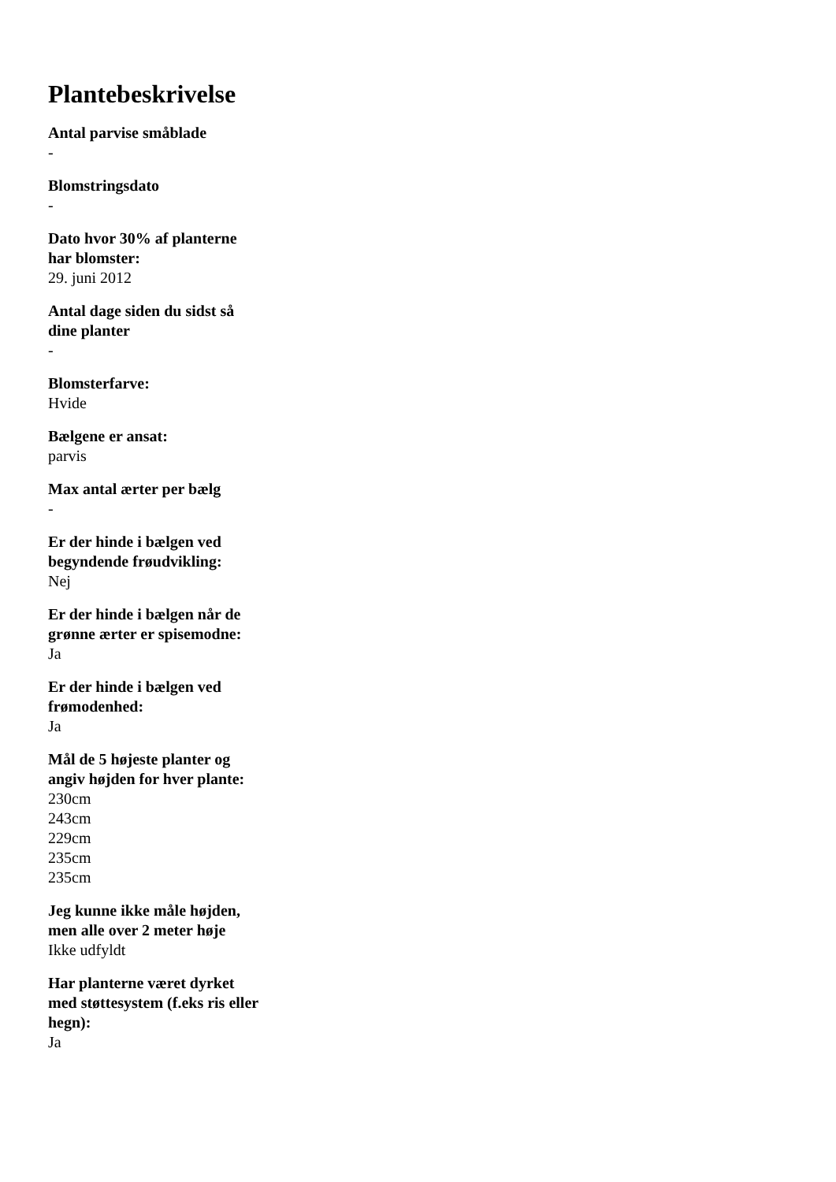Plantebeskrivelse
Antal parvise småblade
-
Blomstringsdato
-
Dato hvor 30% af planterne har blomster:
29. juni 2012
Antal dage siden du sidst så dine planter
-
Blomsterfarve:
Hvide
Bælgene er ansat:
parvis
Max antal ærter per bælg
-
Er der hinde i bælgen ved begyndende frøudvikling:
Nej
Er der hinde i bælgen når de grønne ærter er spisemodne:
Ja
Er der hinde i bælgen ved frømodenhed:
Ja
Mål de 5 højeste planter og angiv højden for hver plante:
230cm
243cm
229cm
235cm
235cm
Jeg kunne ikke måle højden, men alle over 2 meter høje
Ikke udfyldt
Har planterne været dyrket med støttesystem (f.eks ris eller hegn):
Ja